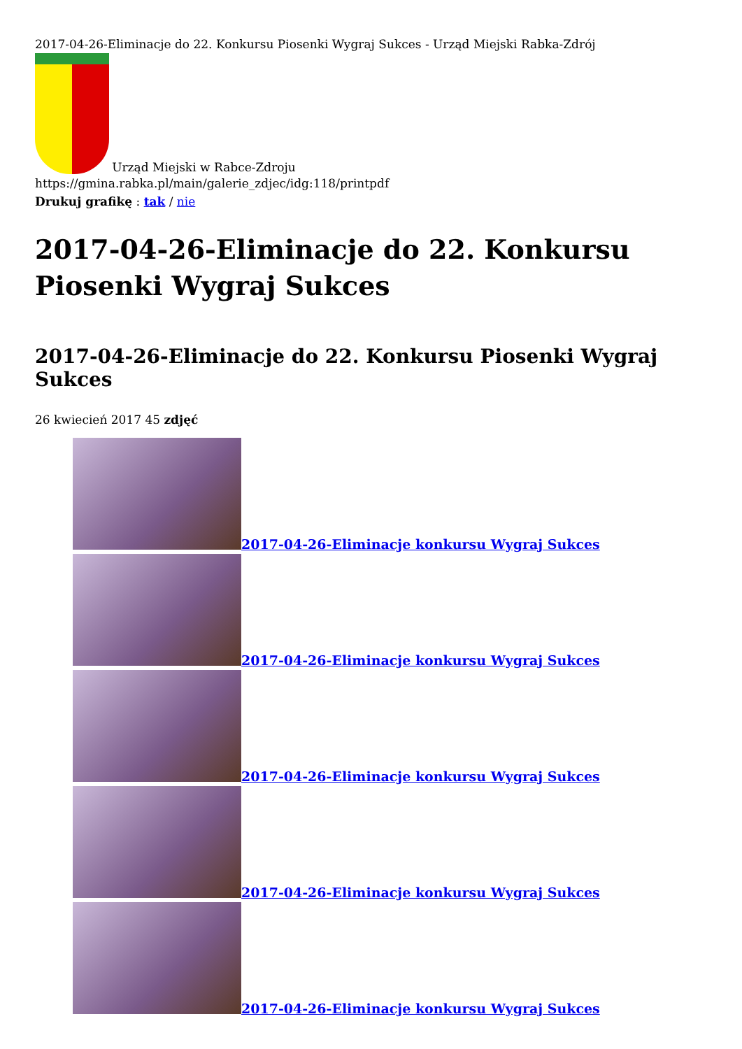2017-04-26-Eliminacje do 22. Konkursu Piosenki Wygraj Sukces - Urząd Miejski Rabka-Zdrój
Urząd Miejski w Rabce-Zdroju
https://gmina.rabka.pl/main/galerie_zdjec/idg:118/printpdf
Drukuj grafikę : tak / nie
2017-04-26-Eliminacje do 22. Konkursu Piosenki Wygraj Sukces
2017-04-26-Eliminacje do 22. Konkursu Piosenki Wygraj Sukces
26 kwiecień 2017 45 zdjęć
2017-04-26-Eliminacje konkursu Wygraj Sukces
2017-04-26-Eliminacje konkursu Wygraj Sukces
2017-04-26-Eliminacje konkursu Wygraj Sukces
2017-04-26-Eliminacje konkursu Wygraj Sukces
2017-04-26-Eliminacje konkursu Wygraj Sukces